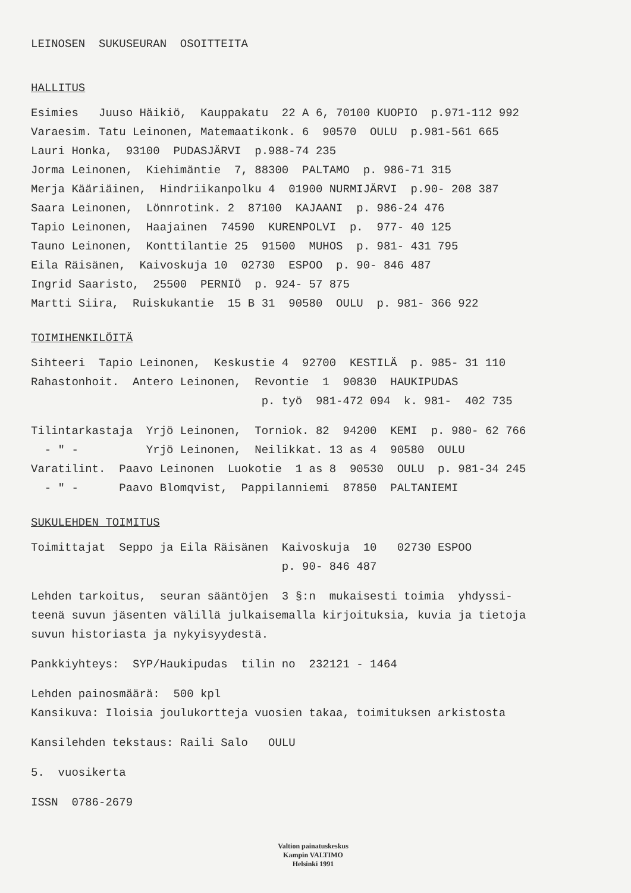LEINOSEN SUKUSEURAN OSOITTEITA
HALLITUS
Esimies Juuso Häikiö, Kauppakatu 22 A 6, 70100 KUOPIO p.971-112 992
Varaesim. Tatu Leinonen, Matemaatikonk. 6 90570 OULU p.981-561 665
Lauri Honka, 93100 PUDASJÄRVI p.988-74 235
Jorma Leinonen, Kiehimäntie 7, 88300 PALTAMO p. 986-71 315
Merja Kääriäinen, Hindriikanpolku 4 01900 NURMIJÄRVI p.90- 208 387
Saara Leinonen, Lönnrotink. 2 87100 KAJAANI p. 986-24 476
Tapio Leinonen, Haajainen 74590 KURENPOLVI p. 977- 40 125
Tauno Leinonen, Konttilantie 25 91500 MUHOS p. 981- 431 795
Eila Räisänen, Kaivoskuja 10 02730 ESPOO p. 90- 846 487
Ingrid Saaristo, 25500 PERNIÖ p. 924- 57 875
Martti Siira, Ruiskukantie 15 B 31 90580 OULU p. 981- 366 922
TOIMIHENKILÖITÄ
Sihteeri Tapio Leinonen, Keskustie 4 92700 KESTILÄ p. 985- 31 110
Rahastonhoit. Antero Leinonen, Revontie 1 90830 HAUKIPUDAS
p. työ 981-472 094 k. 981- 402 735
Tilintarkastaja Yrjö Leinonen, Torniok. 82 94200 KEMI p. 980- 62 766
- " - Yrjö Leinonen, Neilikkat. 13 as 4 90580 OULU
Varatilint. Paavo Leinonen Luokotie 1 as 8 90530 OULU p. 981-34 245
- " - Paavo Blomqvist, Pappilanniemi 87850 PALTANIEMI
SUKULEHDEN TOIMITUS
Toimittajat Seppo ja Eila Räisänen Kaivoskuja 10 02730 ESPOO
p. 90- 846 487
Lehden tarkoitus, seuran sääntöjen 3 §:n mukaisesti toimia yhdyssi-
teenä suvun jäsenten välillä julkaisemalla kirjoituksia, kuvia ja tietoja
suvun historiasta ja nykyisyydestä.
Pankkiyhteys: SYP/Haukipudas tilin no 232121 - 1464
Lehden painosmäärä: 500 kpl
Kansikuva: Iloisia joulukortteja vuosien takaa, toimituksen arkistosta
Kansilehden tekstaus: Raili Salo OULU
5. vuosikerta
ISSN 0786-2679
Valtion painatuskeskus
Kampin VALTIMO
Helsinki 1991